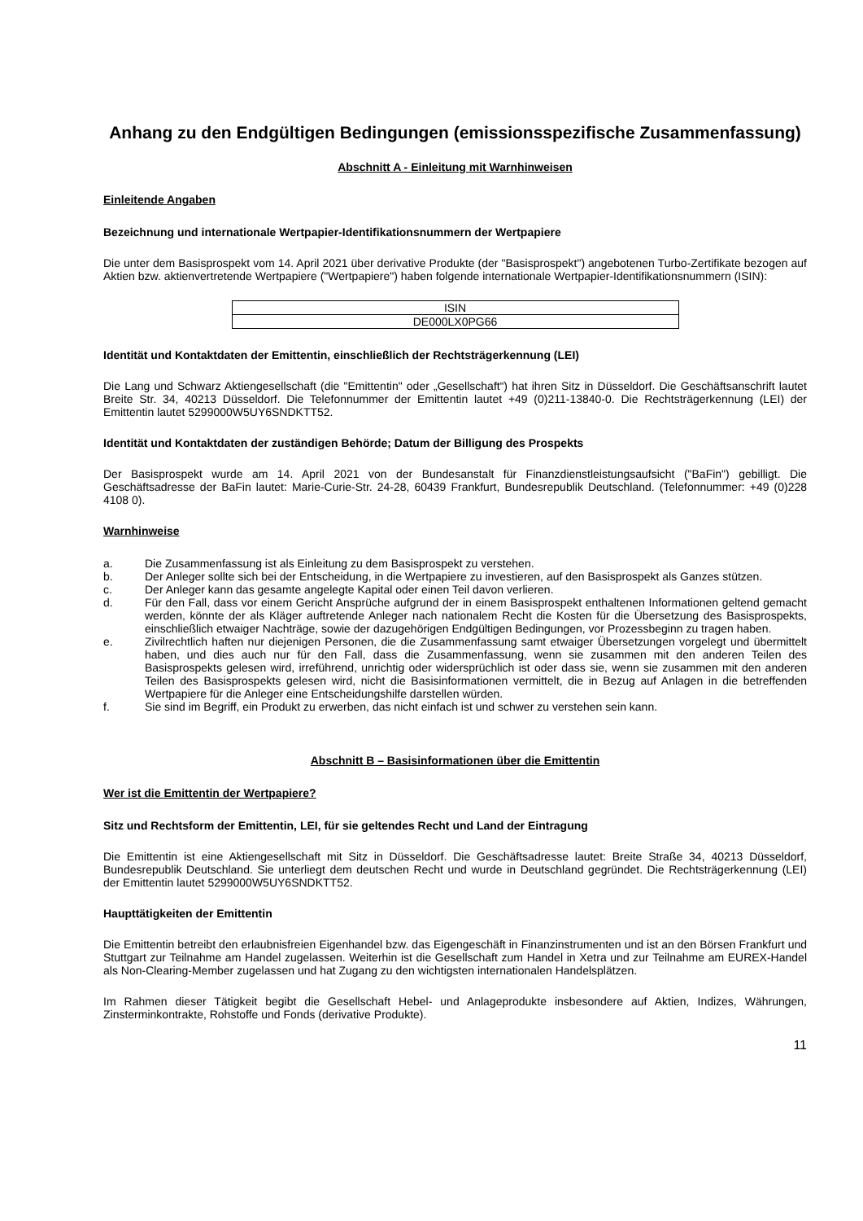Anhang zu den Endgültigen Bedingungen (emissionsspezifische Zusammenfassung)
Abschnitt A - Einleitung mit Warnhinweisen
Einleitende Angaben
Bezeichnung und internationale Wertpapier-Identifikationsnummern der Wertpapiere
Die unter dem Basisprospekt vom 14. April 2021 über derivative Produkte (der "Basisprospekt") angebotenen Turbo-Zertifikate bezogen auf Aktien bzw. aktienvertretende Wertpapiere ("Wertpapiere") haben folgende internationale Wertpapier-Identifikationsnummern (ISIN):
| ISIN |
| DE000LX0PG66 |
Identität und Kontaktdaten der Emittentin, einschließlich der Rechtsträgerkennung (LEI)
Die Lang und Schwarz Aktiengesellschaft (die "Emittentin" oder „Gesellschaft“) hat ihren Sitz in Düsseldorf. Die Geschäftsanschrift lautet Breite Str. 34, 40213 Düsseldorf. Die Telefonnummer der Emittentin lautet +49 (0)211-13840-0. Die Rechtsträgerkennung (LEI) der Emittentin lautet 5299000W5UY6SNDKTT52.
Identität und Kontaktdaten der zuständigen Behörde; Datum der Billigung des Prospekts
Der Basisprospekt wurde am 14. April 2021 von der Bundesanstalt für Finanzdienstleistungsaufsicht ("BaFin") gebilligt. Die Geschäftsadresse der BaFin lautet: Marie-Curie-Str. 24-28, 60439 Frankfurt, Bundesrepublik Deutschland. (Telefonnummer: +49 (0)228 4108 0).
Warnhinweise
a. Die Zusammenfassung ist als Einleitung zu dem Basisprospekt zu verstehen.
b. Der Anleger sollte sich bei der Entscheidung, in die Wertpapiere zu investieren, auf den Basisprospekt als Ganzes stützen.
c. Der Anleger kann das gesamte angelegte Kapital oder einen Teil davon verlieren.
d. Für den Fall, dass vor einem Gericht Ansprüche aufgrund der in einem Basisprospekt enthaltenen Informationen geltend gemacht werden, könnte der als Kläger auftretende Anleger nach nationalem Recht die Kosten für die Übersetzung des Basisprospekts, einschließlich etwaiger Nachträge, sowie der dazugehörigen Endgültigen Bedingungen, vor Prozessbeginn zu tragen haben.
e. Zivilrechtlich haften nur diejenigen Personen, die die Zusammenfassung samt etwaiger Übersetzungen vorgelegt und übermittelt haben, und dies auch nur für den Fall, dass die Zusammenfassung, wenn sie zusammen mit den anderen Teilen des Basisprospekts gelesen wird, irreführend, unrichtig oder widersprüchlich ist oder dass sie, wenn sie zusammen mit den anderen Teilen des Basisprospekts gelesen wird, nicht die Basisinformationen vermittelt, die in Bezug auf Anlagen in die betreffenden Wertpapiere für die Anleger eine Entscheidungshilfe darstellen würden.
f. Sie sind im Begriff, ein Produkt zu erwerben, das nicht einfach ist und schwer zu verstehen sein kann.
Abschnitt B – Basisinformationen über die Emittentin
Wer ist die Emittentin der Wertpapiere?
Sitz und Rechtsform der Emittentin, LEI, für sie geltendes Recht und Land der Eintragung
Die Emittentin ist eine Aktiengesellschaft mit Sitz in Düsseldorf. Die Geschäftsadresse lautet: Breite Straße 34, 40213 Düsseldorf, Bundesrepublik Deutschland. Sie unterliegt dem deutschen Recht und wurde in Deutschland gegründet. Die Rechtsträgerkennung (LEI) der Emittentin lautet 5299000W5UY6SNDKTT52.
Haupttätigkeiten der Emittentin
Die Emittentin betreibt den erlaubnisfreien Eigenhandel bzw. das Eigengeschäft in Finanzinstrumenten und ist an den Börsen Frankfurt und Stuttgart zur Teilnahme am Handel zugelassen. Weiterhin ist die Gesellschaft zum Handel in Xetra und zur Teilnahme am EUREX-Handel als Non-Clearing-Member zugelassen und hat Zugang zu den wichtigsten internationalen Handelsplätzen.
Im Rahmen dieser Tätigkeit begibt die Gesellschaft Hebel- und Anlageprodukte insbesondere auf Aktien, Indizes, Währungen, Zinsterminkontrakte, Rohstoffe und Fonds (derivative Produkte).
11